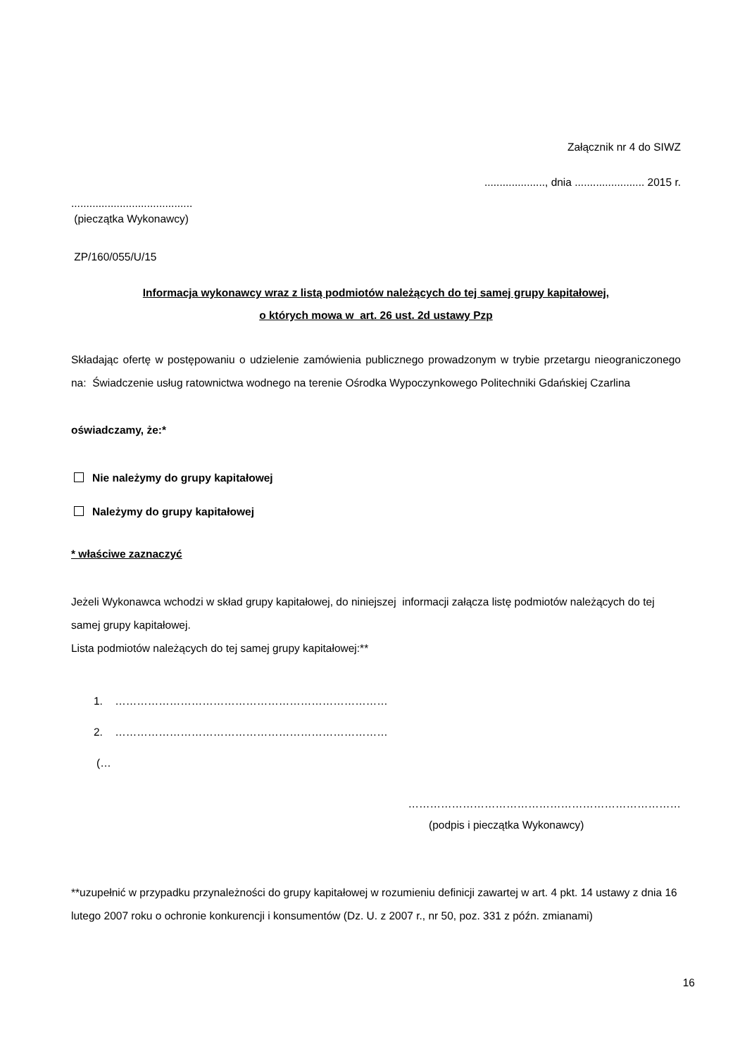Załącznik nr 4 do SIWZ
...................., dnia ....................... 2015 r.
........................................
(pieczątka Wykonawcy)
ZP/160/055/U/15
Informacja wykonawcy wraz z listą podmiotów należących do tej samej grupy kapitałowej,
o których mowa w art. 26 ust. 2d ustawy Pzp
Składając ofertę w postępowaniu o udzielenie zamówienia publicznego prowadzonym w trybie przetargu nieograniczonego na: Świadczenie usług ratownictwa wodnego na terenie Ośrodka Wypoczynkowego Politechniki Gdańskiej Czarlina
oświadczamy, że:*
Nie należymy do grupy kapitałowej
Należymy do grupy kapitałowej
* właściwe zaznaczyć
Jeżeli Wykonawca wchodzi w skład grupy kapitałowej, do niniejszej informacji załącza listę podmiotów należących do tej samej grupy kapitałowej.
Lista podmiotów należących do tej samej grupy kapitałowej:**
1. …………………………………………………………………
2. …………………………………………………………………
(…
…………………………………………………………………
(podpis i pieczątka Wykonawcy)
**uzupełnić w przypadku przynależności do grupy kapitałowej w rozumieniu definicji zawartej w art. 4 pkt. 14 ustawy z dnia 16 lutego 2007 roku o ochronie konkurencji i konsumentów (Dz. U. z 2007 r., nr 50, poz. 331 z późn. zmianami)
16